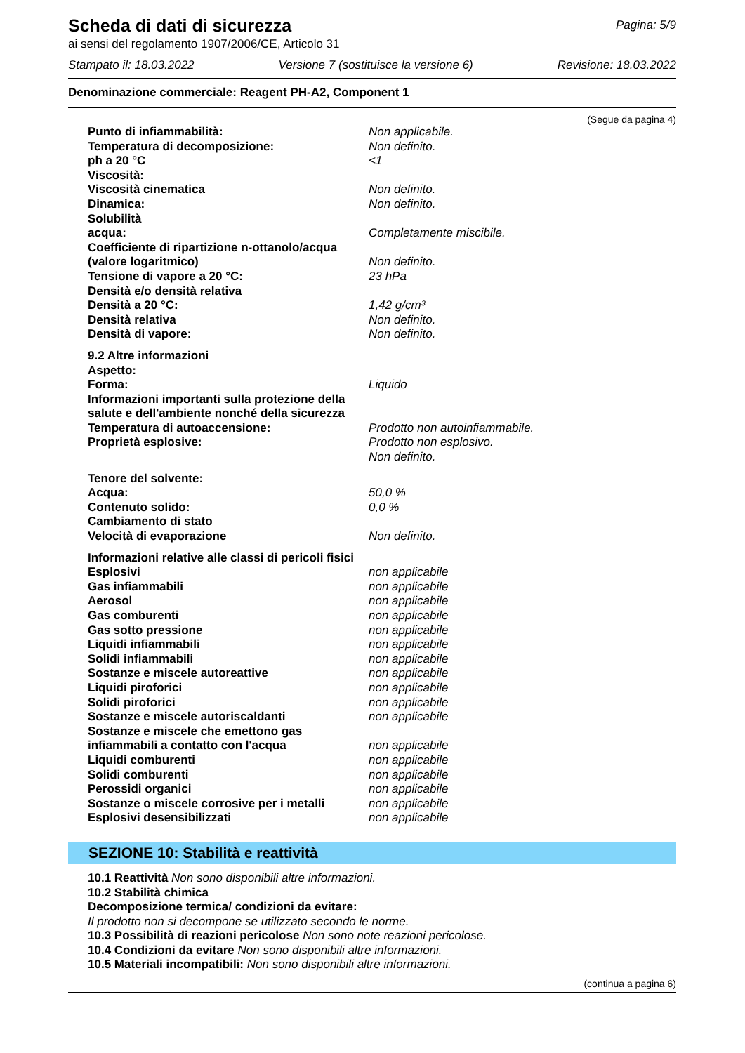Scheda di dati di sicurezza
Pagina: 5/9
ai sensi del regolamento 1907/2006/CE, Articolo 31
Stampato il: 18.03.2022 Versione 7 (sostituisce la versione 6) Revisione: 18.03.2022
Denominazione commerciale: Reagent PH-A2, Component 1
(Segue da pagina 4)
| Punto di infiammabilità: | Non applicabile. |
| Temperatura di decomposizione: | Non definito. |
| ph a 20 °C | <1 |
| Viscosità: | |
| Viscosità cinematica | Non definito. |
| Dinamica: | Non definito. |
| Solubilità | |
| acqua: | Completamente miscibile. |
| Coefficiente di ripartizione n-ottanolo/acqua (valore logaritmico) | Non definito. |
| Tensione di vapore a 20 °C: | 23 hPa |
| Densità e/o densità relativa | |
| Densità a 20 °C: | 1,42 g/cm³ |
| Densità relativa | Non definito. |
| Densità di vapore: | Non definito. |
| 9.2 Altre informazioni | |
| Aspetto: | |
| Forma: | Liquido |
| Informazioni importanti sulla protezione della salute e dell'ambiente nonché della sicurezza | |
| Temperatura di autoaccensione: | Prodotto non autoinfiammabile. |
| Proprietà esplosive: | Prodotto non esplosivo. Non definito. |
| Tenore del solvente: | |
| Acqua: | 50,0 % |
| Contenuto solido: | 0,0 % |
| Cambiamento di stato | |
| Velocità di evaporazione | Non definito. |
| Informazioni relative alle classi di pericoli fisici | |
| Esplosivi | non applicabile |
| Gas infiammabili | non applicabile |
| Aerosol | non applicabile |
| Gas comburenti | non applicabile |
| Gas sotto pressione | non applicabile |
| Liquidi infiammabili | non applicabile |
| Solidi infiammabili | non applicabile |
| Sostanze e miscele autoreattive | non applicabile |
| Liquidi piroforici | non applicabile |
| Solidi piroforici | non applicabile |
| Sostanze e miscele autoriscaldanti | non applicabile |
| Sostanze e miscele che emettono gas infiammabili a contatto con l'acqua | non applicabile |
| Liquidi comburenti | non applicabile |
| Solidi comburenti | non applicabile |
| Perossidi organici | non applicabile |
| Sostanze o miscele corrosive per i metalli | non applicabile |
| Esplosivi desensibilizzati | non applicabile |
SEZIONE 10: Stabilità e reattività
10.1 Reattività Non sono disponibili altre informazioni.
10.2 Stabilità chimica
Decomposizione termica/ condizioni da evitare:
Il prodotto non si decompone se utilizzato secondo le norme.
10.3 Possibilità di reazioni pericolose Non sono note reazioni pericolose.
10.4 Condizioni da evitare Non sono disponibili altre informazioni.
10.5 Materiali incompatibili: Non sono disponibili altre informazioni.
(continua a pagina 6)